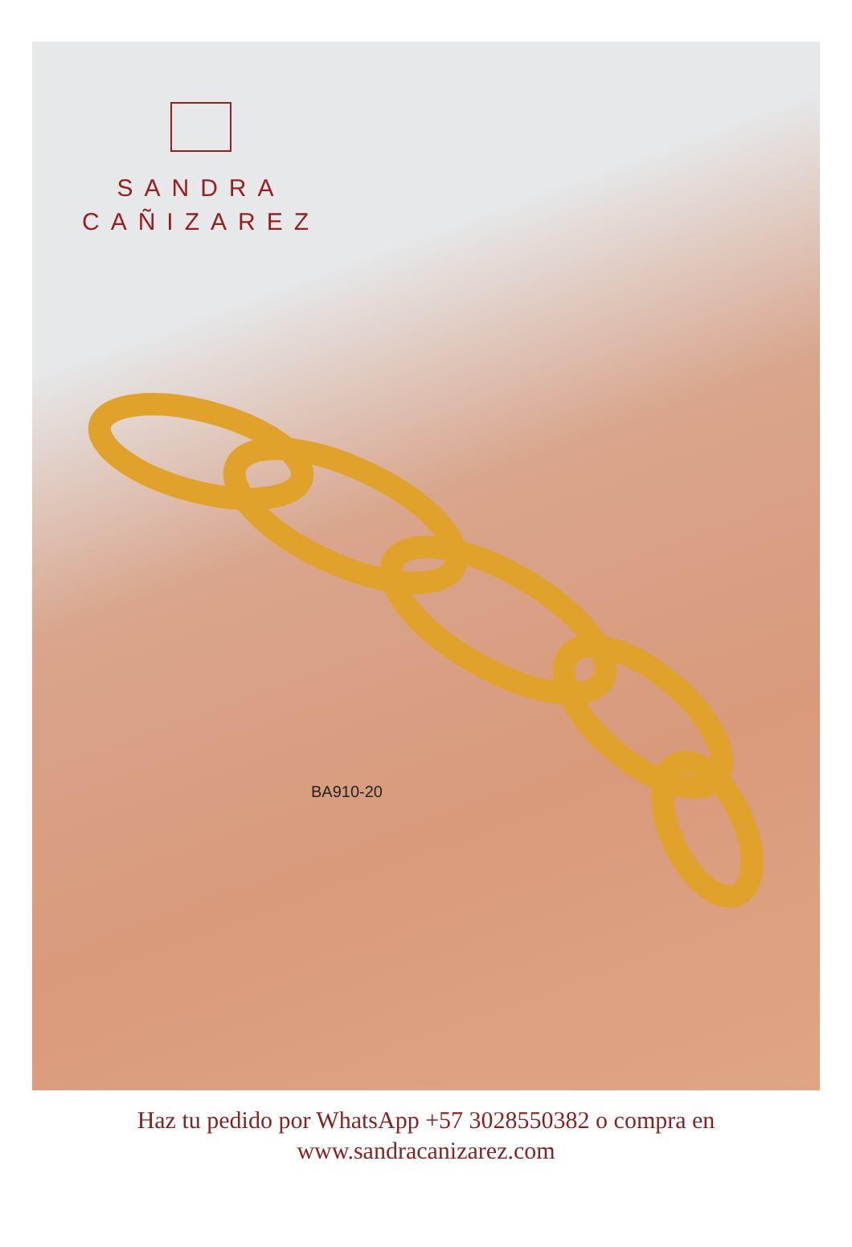SANDRA
CAÑIZAREZ
BA910-20
Haz tu pedido por WhatsApp +57 3028550382 o compra en
www.sandracanizarez.com